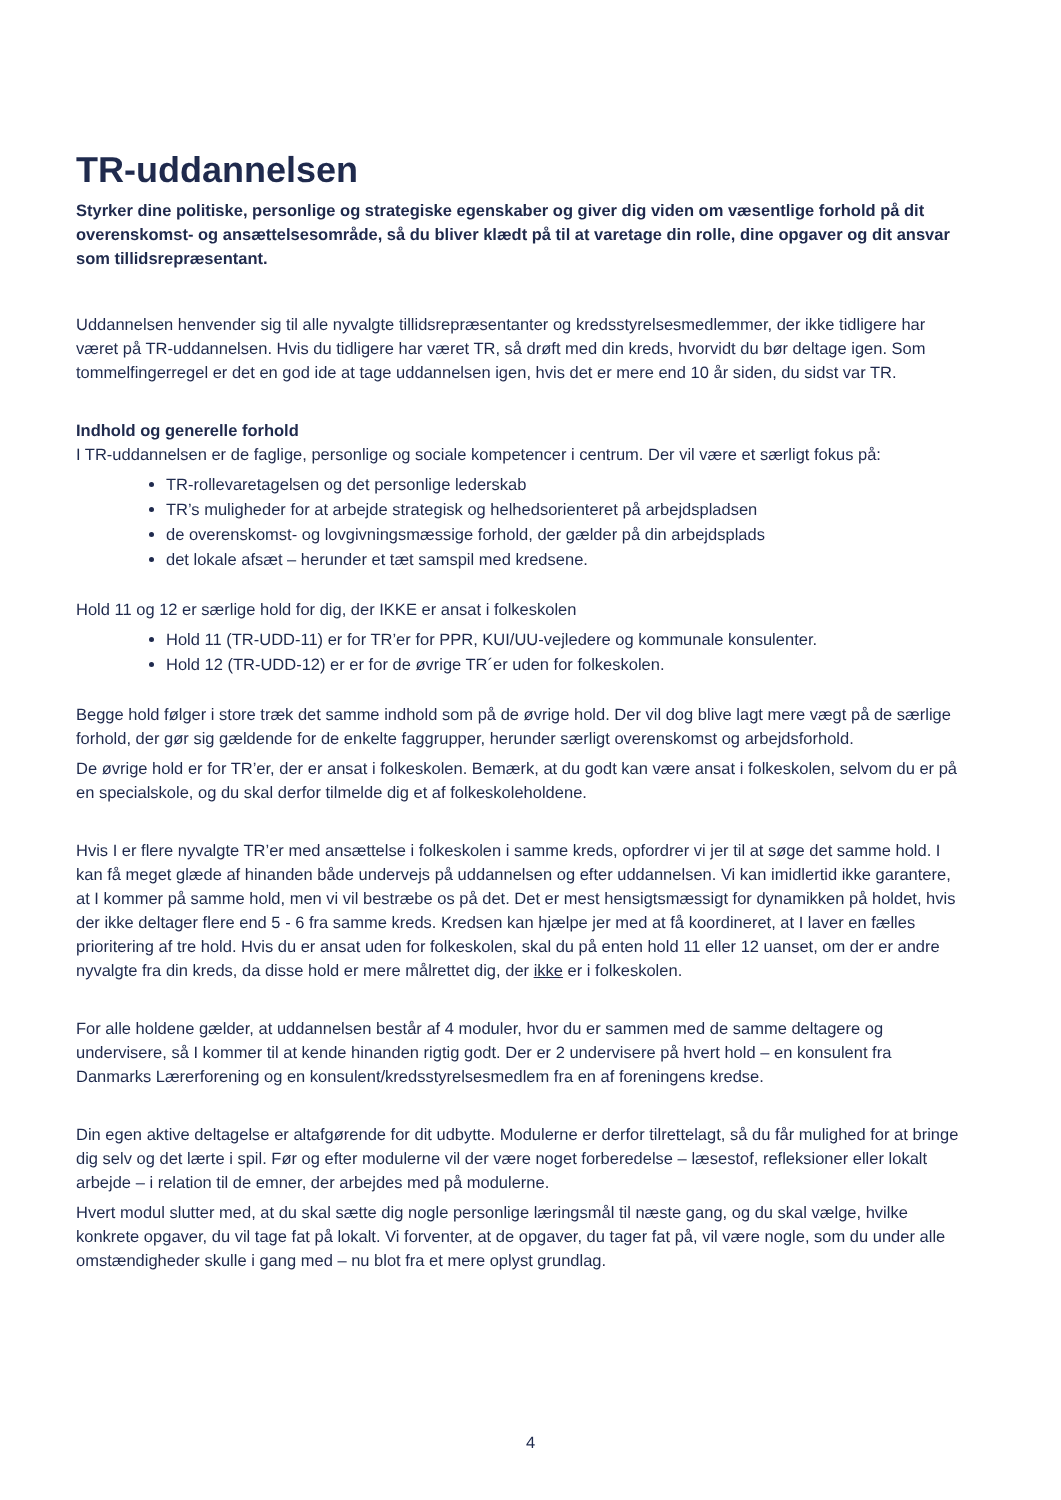TR-uddannelsen
Styrker dine politiske, personlige og strategiske egenskaber og giver dig viden om væsentlige forhold på dit overenskomst- og ansættelsesområde, så du bliver klædt på til at varetage din rolle, dine opgaver og dit ansvar som tillidsrepræsentant.
Uddannelsen henvender sig til alle nyvalgte tillidsrepræsentanter og kredsstyrelsesmedlemmer, der ikke tidligere har været på TR-uddannelsen. Hvis du tidligere har været TR, så drøft med din kreds, hvorvidt du bør deltage igen. Som tommelfingerregel er det en god ide at tage uddannelsen igen, hvis det er mere end 10 år siden, du sidst var TR.
Indhold og generelle forhold
I TR-uddannelsen er de faglige, personlige og sociale kompetencer i centrum. Der vil være et særligt fokus på:
TR-rollevaretagelsen og det personlige lederskab
TR’s muligheder for at arbejde strategisk og helhedsorienteret på arbejdspladsen
de overenskomst- og lovgivningsmæssige forhold, der gælder på din arbejdsplads
det lokale afsæt – herunder et tæt samspil med kredsene.
Hold 11 og 12 er særlige hold for dig, der IKKE er ansat i folkeskolen
Hold 11 (TR-UDD-11) er for TR’er for PPR, KUI/UU-vejledere og kommunale konsulenter.
Hold 12 (TR-UDD-12) er er for de øvrige TR´er uden for folkeskolen.
Begge hold følger i store træk det samme indhold som på de øvrige hold. Der vil dog blive lagt mere vægt på de særlige forhold, der gør sig gældende for de enkelte faggrupper, herunder særligt overenskomst og arbejdsforhold.
De øvrige hold er for TR’er, der er ansat i folkeskolen. Bemærk, at du godt kan være ansat i folkeskolen, selvom du er på en specialskole, og du skal derfor tilmelde dig et af folkeskoleholdene.
Hvis I er flere nyvalgte TR’er med ansættelse i folkeskolen i samme kreds, opfordrer vi jer til at søge det samme hold. I kan få meget glæde af hinanden både undervejs på uddannelsen og efter uddannelsen. Vi kan imidlertid ikke garantere, at I kommer på samme hold, men vi vil bestræbe os på det. Det er mest hensigtsmæssigt for dynamikken på holdet, hvis der ikke deltager flere end 5 - 6 fra samme kreds. Kredsen kan hjælpe jer med at få koordineret, at I laver en fælles prioritering af tre hold. Hvis du er ansat uden for folkeskolen, skal du på enten hold 11 eller 12 uanset, om der er andre nyvalgte fra din kreds, da disse hold er mere målrettet dig, der ikke er i folkeskolen.
For alle holdene gælder, at uddannelsen består af 4 moduler, hvor du er sammen med de samme deltagere og undervisere, så I kommer til at kende hinanden rigtig godt. Der er 2 undervisere på hvert hold – en konsulent fra Danmarks Lærerforening og en konsulent/kredsstyrelsesmedlem fra en af foreningens kredse.
Din egen aktive deltagelse er altafgørende for dit udbytte. Modulerne er derfor tilrettelagt, så du får mulighed for at bringe dig selv og det lærte i spil. Før og efter modulerne vil der være noget forberedelse – læsestof, refleksioner eller lokalt arbejde – i relation til de emner, der arbejdes med på modulerne.
Hvert modul slutter med, at du skal sætte dig nogle personlige læringsmål til næste gang, og du skal vælge, hvilke konkrete opgaver, du vil tage fat på lokalt. Vi forventer, at de opgaver, du tager fat på, vil være nogle, som du under alle omstændigheder skulle i gang med – nu blot fra et mere oplyst grundlag.
4